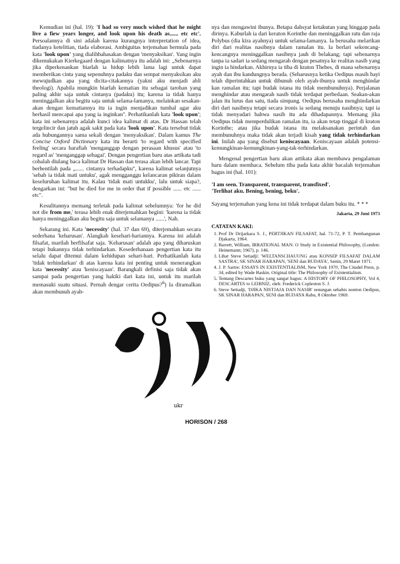Kemudian ini (hal. 19): 'I had so very much wished that he might live a fiew years longer, and look upon his death as...... etc etc'. Persoalannya di sini adalah karena kurangnya interpretation of idea, tiadanya ketelitian, tiada elaborasi. Ambiguitas terjemahan bermula pada kata 'look upon' yang dialihbahasakan dengan 'menyaksikan'. Yang ingin dikemukakan Kierkegaard dengan kalimatnya itu adalah ini: „Sebenarnya jika diperkenankan biarlah ia hidup lebih lama lagi untuk dapat memberikan cinta yang sepenuhnya padaku dan sempat menyaksikan aku mewujudkan apa yang dicita-citakannya (yakni aku menjadi ahli theologi). Apabila mungkin biarlah kematian itu sebagai tarohan yang paling akhir saja untuk cintanya (padaku) itu; karena ia tidak hanya meninggalkan aku begitu saja untuk selama-lamanya, melainkan sesakan-akan dengan kematiannya itu ia ingin menjadikan tumbal agar aku berhasil mencapai apa yang ia inginkan". Perhatikanlah kata 'look upon'; kata ini sebenarnya adalah kunci idea kalimat di atas. Dr Hassan telah tergelincir dan jatuh agak sakit pada kata 'look upon'. Kata tersebut tidak ada hubungannya sama sekali dengan 'menyaksikan'. Dalam kamus The Concise Oxford Dictionary kata itu berarti 'to regard with specified feeling' secara harafiah 'menganggap dengan perasaan khusus' atau 'to regard as' 'menganggap sebagai'. Dengan pengertian baru atas artikata tadi cobalah diulang baca kalimat Dr Hassan dan terasa akan lebih lancar. Tapi berhentilah pada „...... cintanya terhadapku", karena kalimat selanjutnya 'sebab ia tidak mati untuku', agak mengganggu kelancaran pikiran dalam keseluruhan kalimat itu. Kalau 'tidak mati untukku', lalu untuk siapa?, dengarkan ini: "but he died for me in order that if possible ...... etc ...... etc".
Kesulitannya memang terletak pada kalimat sebelumnya: 'for he did not die from me,' terasa lebih enak diterjemahkan begini: 'karena ia tidak hanya meninggalkan aku begitu saja untuk selamanya ......', Nah.
Sekarang ini. Kata 'necessity' (hal. 37 dan 69), diterjemahkan secara sederhana 'keharusan'. Alangkah kesehari-hariannya. Karena ini adalah filsafat, marilah berfilsafat saja. 'Keharusan' adalah apa yang diharuskan tetapi bukannya tidak terhindarkan. Kesederhanaan pengertian kata itu selalu dapat ditemui dalam kehidupan sehari-hari. Perhatikanlah kata 'tidak terhindarkan' di atas karena kata ini penting untuk menerangkan kata 'necessity' atau 'keniscayaan'. Barangkali definisi saja tidak akan sampai pada pengertian yang hakiki dari kata ini, untuk itu marilah memasuki suatu situasi. Pernah dengar cerita Oedipus?<sup>6</sup>) Ia diramalkan akan membunuh ayah-
nya dan mengawini ibunya. Betapa dahsyat ketakutan yang hinggap pada dirinya. Kaburlah ia dari keraton Korinthe dan meninggalkan ratu dan raja Polybus (dia kira ayahnya) untuk selama-lamanya. Ia berusaha melarikan diri dari realitas nasibnya dalam ramalan itu. Ia berlari sekencang-kencangnya meninggalkan nasibnya jauh di belakang; tapi sebenarnya tanpa ia sadari ia sedang mengarah dengan pesatnya ke realitas nasib yang ingin ia hindarkan. Akhirnya ia tiba di kraton Thebes, di mana sebenarnya ayah dan ibu kandungnya berada. (Seharusnya ketika Oedipus masih bayi telah diperintahkan untuk dibunuh oleh ayah-ibunya untuk menghindar kan ramalan itu; tapi budak istana itu tidak membunuhnya). Perjalanan menghindar atau mengarah nasib tidak terdapat perbedaan. Seakan-akan jalan itu lurus dan satu, tiada simpang. Oedipus berusaha menghindarkan diri dari nasibnya tetapi secara ironis ia sedang menuju nasibnya; tapi ia tidak menyadari bahwa nasib itu ada dihadapannya. Memang jika Oedipus tidak memperdulikan ramalan itu, ia akan tetap tinggal di kraton Korinthe; atau jika budak istana itu melaksanakan perintah dan membunuhnya maka tidak akan terjadi kisah yang tidak terhindarkan ini. Inilah apa yang disebut keniscayaan. Keniscayaan adalah potensi-kemungkinan-kemungkinan-yang-tak-terhindarkan.
Mengenal pengertian baru akan artikata akan membawa pengalaman baru dalam membaca. Sebelum tiba pada kata akhir bacalah terjemahan bagus ini (hal. 101):
'I am seen. Transparent, transparent, transfixed'.
'Terlihat aku. Bening, bening, beku'.
Sayang terjemahan yang kena ini tidak terdapat dalam buku itu. * * *
Jakarta, 29 Juni 1973
CATATAN KAKI:
1. Prof Dr Drijarkara S. J., PERTJIKAN FILSAFAT, hal. 71-72, P. T. Pembangunan Djakarta, 1964.
2. Barrett, William, IRRATIONAL MAN: O Study in Existential Philosophy, (London: Heinemann; 1967), p. 146.
3. Lihat Steve Setiadji: 'WELTANSCHAUUNG atau KONSEP FILSAFAT DALAM SASTRA', SK SINAR HARAPAN, 'SENI dan BUDAYA', Senin, 29 Maret 1971.
4. J. P. Sartre: ESSAYS IN EXISTENTIALISM, New York 1970, The Citadel Press, p. 34, edited by Wade Baskin. Original title: The Philosophy of Existentialism.
5. Tentang Descartes buku yang sangat bagus: A HISTORY OF PHILOSOPHY, Vol 4, DESCARTES to LEIBNIZ, oleh: Frederick Copleston S. J.
6. Steve Setiadji, 'DJIKA NISTJAJA DAN NASIB' renungan sebabis nonton Oedipus, SK SINAR HARAPAN, SENI dan BUDAYA Rabu, 8 Oktober 1969.
ukr
HORISON / 268